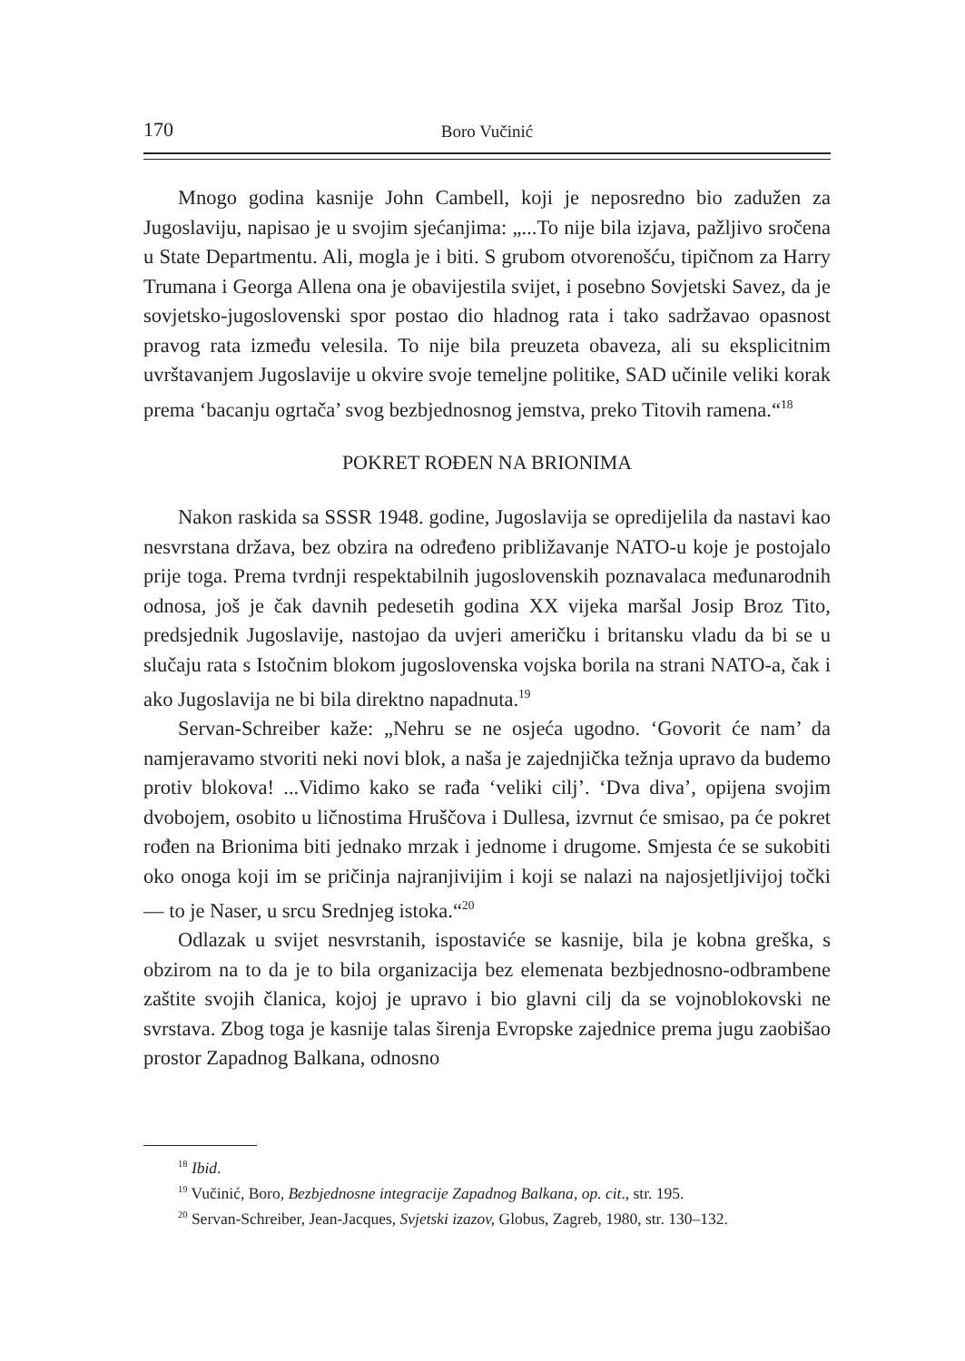170 Boro Vučinić
Mnogo godina kasnije John Cambell, koji je neposredno bio zadužen za Jugoslaviju, napisao je u svojim sjećanjima: „...To nije bila izjava, pažljivo sročena u State Departmentu. Ali, mogla je i biti. S grubom otvorenošću, tipičnom za Harry Trumana i Georga Allena ona je obavijestila svijet, i posebno Sovjetski Savez, da je sovjetsko-jugoslovenski spor postao dio hladnog rata i tako sadržavao opasnost pravog rata između velesila. To nije bila preuzeta obaveza, ali su eksplicitnim uvrštavanjem Jugoslavije u okvire svoje temeljne politike, SAD učinile veliki korak prema ‘bacanju ogrtača’ svog bezbjednosnog jemstva, preko Titovih ramena.“<sup>18</sup>
POKRET ROĐEN NA BRIONIMA
Nakon raskida sa SSSR 1948. godine, Jugoslavija se opredijelila da nastavi kao nesvrstana država, bez obzira na određeno približavanje NATO-u koje je postojalo prije toga. Prema tvrdnji respektabilnih jugoslovenskih poznavalaca međunarodnih odnosa, još je čak davnih pedesetih godina XX vijeka maršal Josip Broz Tito, predsjednik Jugoslavije, nastojao da uvjeri američku i britansku vladu da bi se u slučaju rata s Istočnim blokom jugoslovenska vojska borila na strani NATO-a, čak i ako Jugoslavija ne bi bila direktno napadnuta.<sup>19</sup>
Servan-Schreiber kaže: „Nehru se ne osjeća ugodno. ‘Govorit će nam’ da namjeravamo stvoriti neki novi blok, a naša je zajednjička težnja upravo da budemo protiv blokova! ...Vidimo kako se rađa ‘veliki cilj’. ‘Dva diva’, opijena svojim dvobojem, osobito u ličnostima Hruščova i Dullesa, izvrnut će smisao, pa će pokret rođen na Brionima biti jednako mrzak i jednome i drugome. Smjesta će se sukobiti oko onoga koji im se pričinja najranjivijim i koji se nalazi na najosjetljivijoj točki — to je Naser, u srcu Srednjeg istoka.“<sup>20</sup>
Odlazak u svijet nesvrstanih, ispostaviće se kasnije, bila je kobna greška, s obzirom na to da je to bila organizacija bez elemenata bezbjednosno-odbrambene zaštite svojih članica, kojoj je upravo i bio glavni cilj da se vojnoblokovski ne svrstava. Zbog toga je kasnije talas širenja Evropske zajednice prema jugu zaobišao prostor Zapadnog Balkana, odnosno
<sup>18</sup> Ibid.
<sup>19</sup> Vučinić, Boro, Bezbjednosne integracije Zapadnog Balkana, op. cit., str. 195.
<sup>20</sup> Servan-Schreiber, Jean-Jacques, Svjetski izazov, Globus, Zagreb, 1980, str. 130–132.